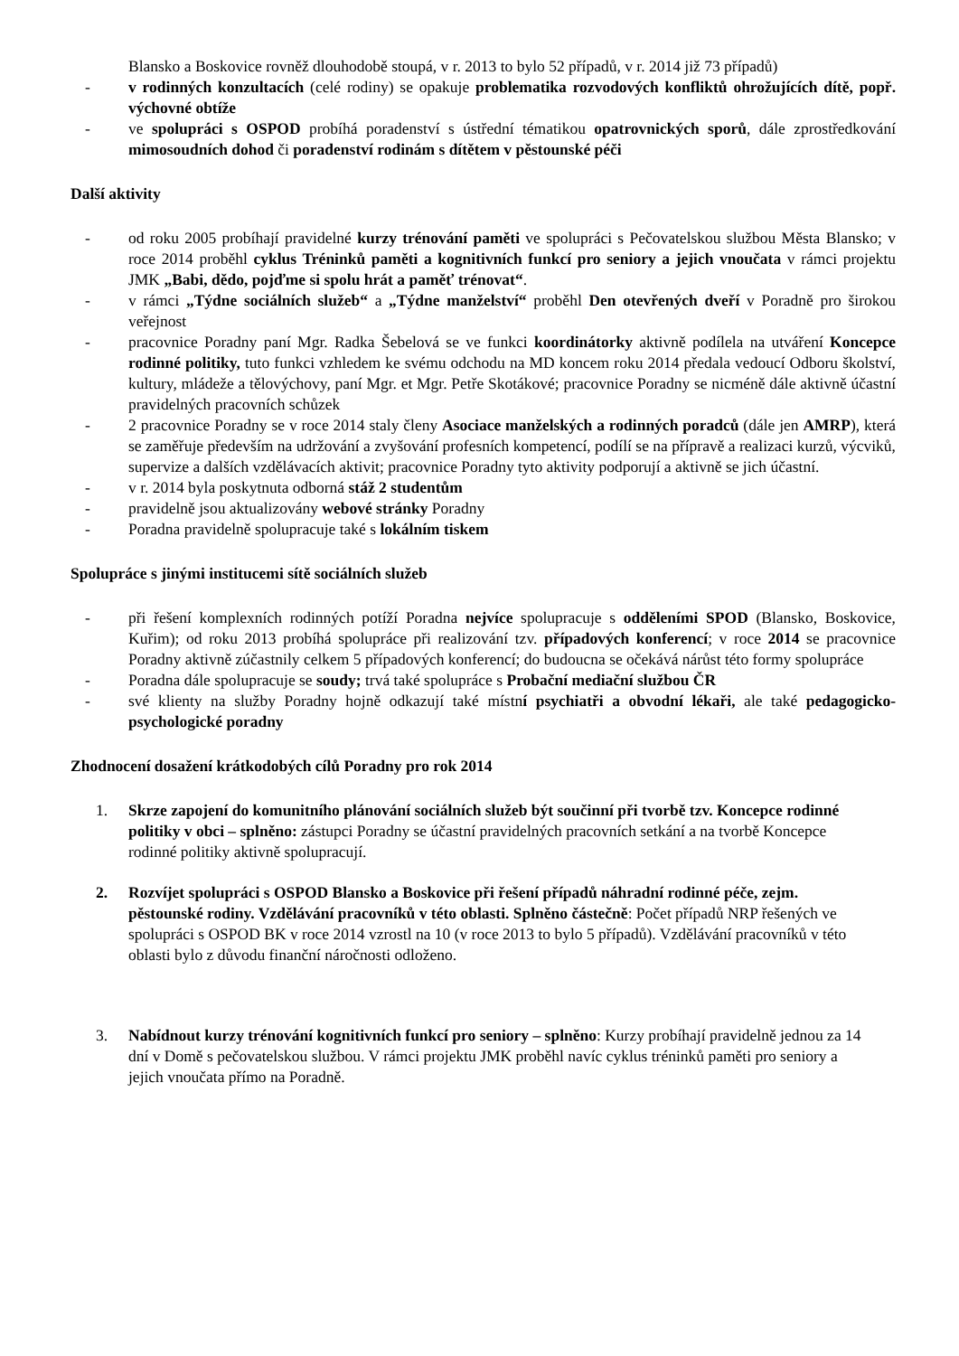Blansko a Boskovice rovněž dlouhodobě stoupá, v r. 2013 to bylo 52 případů, v r. 2014 již 73 případů)
- v rodinných konzultacích (celé rodiny) se opakuje problematika rozvodových konfliktů ohrožujících dítě, popř. výchovné obtíže
- ve spolupráci s OSPOD probíhá poradenství s ústřední tématikou opatrovnických sporů, dále zprostředkování mimosoudních dohod či poradenství rodinám s dítětem v pěstounské péči
Další aktivity
- od roku 2005 probíhají pravidelné kurzy trénování paměti ve spolupráci s Pečovatelskou službou Města Blansko; v roce 2014 proběhl cyklus Tréninků paměti a kognitivních funkcí pro seniory a jejich vnoučata v rámci projektu JMK „Babi, dědo, pojďme si spolu hrát a paměť trénovat“.
- v rámci „Týdne sociálních služeb“ a „Týdne manželství“ proběhl Den otevřených dveří v Poradně pro širokou veřejnost
- pracovnice Poradny paní Mgr. Radka Šebelová se ve funkci koordinátorky aktivně podílela na utváření Koncepce rodinné politiky, tuto funkci vzhledem ke svému odchodu na MD koncem roku 2014 předala vedoucí Odboru školství, kultury, mládeže a tělovýchovy, paní Mgr. et Mgr. Petře Skotákové; pracovnice Poradny se nicméně dále aktivně účastní pravidelných pracovních schůzek
- 2 pracovnice Poradny se v roce 2014 staly členy Asociace manželských a rodinných poradců (dále jen AMRP), která se zaměřuje především na udržování a zvyšování profesních kompetencí, podílí se na přípravě a realizaci kurzů, výcviků, supervize a dalších vzdělávacích aktivit; pracovnice Poradny tyto aktivity podporují a aktivně se jich účastní.
- v r. 2014 byla poskytnuta odborná stáž 2 studentům
- pravidelně jsou aktualizovány webové stránky Poradny
- Poradna pravidelně spolupracuje také s lokálním tiskem
Spolupráce s jinými institucemi sítě sociálních služeb
- při řešení komplexních rodinných potíží Poradna nejvíce spolupracuje s odděleními SPOD (Blansko, Boskovice, Kuřim); od roku 2013 probíhá spolupráce při realizování tzv. případových konferencí; v roce 2014 se pracovnice Poradny aktivně zúčastnily celkem 5 případových konferencí; do budoucna se očekává nárůst této formy spolupráce
- Poradna dále spolupracuje se soudy; trvá také spolupráce s Probační mediační službou ČR
- své klienty na služby Poradny hojně odkazují také místní psychiatři a obvodní lékaři, ale také pedagogicko-psychologické poradny
Zhodnocení dosažení krátkodobých cílů Poradny pro rok 2014
1. Skrze zapojení do komunitního plánování sociálních služeb být součinní při tvorbě tzv. Koncepce rodinné politiky v obci – splněno: zástupci Poradny se účastní pravidelných pracovních setkání a na tvorbě Koncepce rodinné politiky aktivně spolupracují.
2. Rozvíjet spolupráci s OSPOD Blansko a Boskovice při řešení případů náhradní rodinné péče, zejm. pěstounské rodiny. Vzdělávání pracovníků v této oblasti. Splněno částečně: Počet případů NRP řešených ve spolupráci s OSPOD BK v roce 2014 vzrostl na 10 (v roce 2013 to bylo 5 případů). Vzdělávání pracovníků v této oblasti bylo z důvodu finanční náročnosti odloženo.
3. Nabídnout kurzy trénování kognitivních funkcí pro seniory – splněno: Kurzy probíhají pravidelně jednou za 14 dní v Domě s pečovatelskou službou. V rámci projektu JMK proběhl navíc cyklus tréninků paměti pro seniory a jejich vnoučata přímo na Poradně.